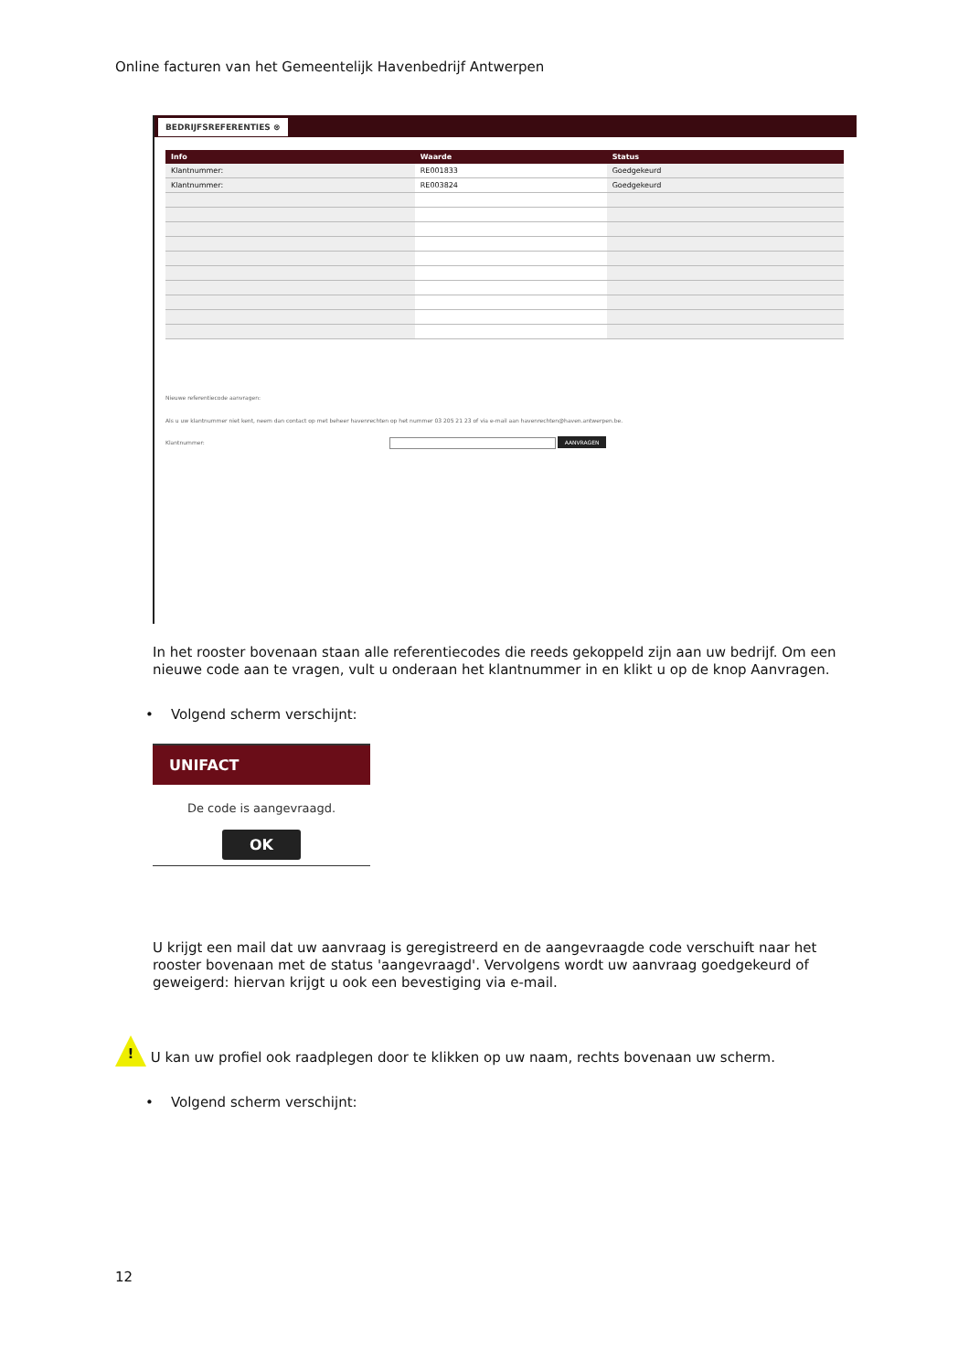Online facturen van het Gemeentelijk Havenbedrijf Antwerpen
BEDRIJFSREFERENTIES ⊗
| Info | Waarde | Status |
| --- | --- | --- |
| Klantnummer: | RE001833 | Goedgekeurd |
| Klantnummer: | RE003824 | Goedgekeurd |
Nieuwe referentiecode aanvragen:
Als u uw klantnummer niet kent, neem dan contact op met beheer havenrechten op het nummer 03 205 21 23 of via e-mail aan havenrechten@haven.antwerpen.be.
Klantnummer: AANVRAGEN
In het rooster bovenaan staan alle referentiecodes die reeds gekoppeld zijn aan uw bedrijf. Om een nieuwe code aan te vragen, vult u onderaan het klantnummer in en klikt u op de knop Aanvragen.
• Volgend scherm verschijnt:
UNIFACT
De code is aangevraagd.
OK
U krijgt een mail dat uw aanvraag is geregistreerd en de aangevraagde code verschuift naar het rooster bovenaan met de status 'aangevraagd'. Vervolgens wordt uw aanvraag goedgekeurd of geweigerd: hiervan krijgt u ook een bevestiging via e-mail.
! U kan uw profiel ook raadplegen door te klikken op uw naam, rechts bovenaan uw scherm.
• Volgend scherm verschijnt:
12